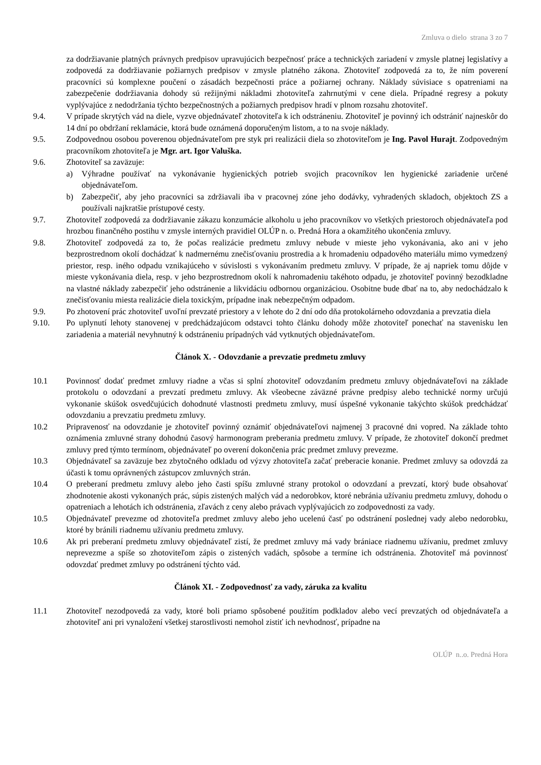Zmluva o dielo strana 3 zo 7
za dodržiavanie platných právnych predpisov upravujúcich bezpečnosť práce a technických zariadení v zmysle platnej legislatívy a zodpovedá za dodržiavanie požiarnych predpisov v zmysle platného zákona. Zhotoviteľ zodpovedá za to, že ním poverení pracovníci sú komplexne poučení o zásadách bezpečnosti práce a požiarnej ochrany. Náklady súvisiace s opatreniami na zabezpečenie dodržiavania dohody sú režijnými nákladmi zhotoviteľa zahrnutými v cene diela. Prípadné regresy a pokuty vyplývajúce z nedodržania týchto bezpečnostných a požiarnych predpisov hradí v plnom rozsahu zhotoviteľ.
9.4. V prípade skrytých vád na diele, vyzve objednávateľ zhotoviteľa k ich odstráneniu. Zhotoviteľ je povinný ich odstrániť najneskôr do 14 dní po obdržaní reklamácie, ktorá bude oznámená doporučeným listom, a to na svoje náklady.
9.5. Zodpovednou osobou poverenou objednávateľom pre styk pri realizácii diela so zhotoviteľom je Ing. Pavol Hurajt. Zodpovedným pracovníkom zhotoviteľa je Mgr. art. Igor Valuška.
9.6. Zhotoviteľ sa zaväzuje:
a) Výhradne používať na vykonávanie hygienických potrieb svojich pracovníkov len hygienické zariadenie určené objednávateľom.
b) Zabezpečiť, aby jeho pracovníci sa zdržiavali iba v pracovnej zóne jeho dodávky, vyhradených skladoch, objektoch ZS a používali najkratšie prístupové cesty.
9.7. Zhotoviteľ zodpovedá za dodržiavanie zákazu konzumácie alkoholu u jeho pracovníkov vo všetkých priestoroch objednávateľa pod hrozbou finančného postihu v zmysle interných pravidiel OLÚP n. o. Predná Hora a okamžitého ukončenia zmluvy.
9.8. Zhotoviteľ zodpovedá za to, že počas realizácie predmetu zmluvy nebude v mieste jeho vykonávania, ako ani v jeho bezprostrednom okolí dochádzať k nadmernému znečisťovaniu prostredia a k hromadeniu odpadového materiálu mimo vymedzený priestor, resp. iného odpadu vznikajúceho v súvislosti s vykonávaním predmetu zmluvy. V prípade, že aj napriek tomu dôjde v mieste vykonávania diela, resp. v jeho bezprostrednom okolí k nahromadeniu takéhoto odpadu, je zhotoviteľ povinný bezodkladne na vlastné náklady zabezpečiť jeho odstránenie a likvidáciu odbornou organizáciou. Osobitne bude dbať na to, aby nedochádzalo k znečisťovaniu miesta realizácie diela toxickým, prípadne inak nebezpečným odpadom.
9.9. Po zhotovení prác zhotoviteľ uvoľní prevzaté priestory a v lehote do 2 dní odo dňa protokolárneho odovzdania a prevzatia diela
9.10. Po uplynutí lehoty stanovenej v predchádzajúcom odstavci tohto článku dohody môže zhotoviteľ ponechať na stavenisku len zariadenia a materiál nevyhnutný k odstráneniu prípadných vád vytknutých objednávateľom.
Článok X. - Odovzdanie a prevzatie predmetu zmluvy
10.1 Povinnosť dodať predmet zmluvy riadne a včas si splní zhotoviteľ odovzdaním predmetu zmluvy objednávateľovi na základe protokolu o odovzdaní a prevzatí predmetu zmluvy. Ak všeobecne záväzné právne predpisy alebo technické normy určujú vykonanie skúšok osvedčujúcich dohodnuté vlastnosti predmetu zmluvy, musí úspešné vykonanie takýchto skúšok predchádzať odovzdaniu a prevzatiu predmetu zmluvy.
10.2 Pripravenosť na odovzdanie je zhotoviteľ povinný oznámiť objednávateľovi najmenej 3 pracovné dni vopred. Na základe tohto oznámenia zmluvné strany dohodnú časový harmonogram preberania predmetu zmluvy. V prípade, že zhotoviteľ dokončí predmet zmluvy pred týmto termínom, objednávateľ po overení dokončenia prác predmet zmluvy prevezme.
10.3 Objednávateľ sa zaväzuje bez zbytočného odkladu od výzvy zhotoviteľa začať preberacie konanie. Predmet zmluvy sa odovzdá za účasti k tomu oprávnených zástupcov zmluvných strán.
10.4 O preberaní predmetu zmluvy alebo jeho časti spíšu zmluvné strany protokol o odovzdaní a prevzatí, ktorý bude obsahovať zhodnotenie akosti vykonaných prác, súpis zistených malých vád a nedorobkov, ktoré nebránia užívaniu predmetu zmluvy, dohodu o opatreniach a lehotách ich odstránenia, zľavách z ceny alebo právach vyplývajúcich zo zodpovednosti za vady.
10.5 Objednávateľ prevezme od zhotoviteľa predmet zmluvy alebo jeho ucelenú časť po odstránení poslednej vady alebo nedorobku, ktoré by bránili riadnemu užívaniu predmetu zmluvy.
10.6 Ak pri preberaní predmetu zmluvy objednávateľ zistí, že predmet zmluvy má vady brániace riadnemu užívaniu, predmet zmluvy neprevezme a spíše so zhotoviteľom zápis o zistených vadách, spôsobe a termíne ich odstránenia. Zhotoviteľ má povinnosť odovzdať predmet zmluvy po odstránení týchto vád.
Článok XI. - Zodpovednosť za vady, záruka za kvalitu
11.1 Zhotoviteľ nezodpovedá za vady, ktoré boli priamo spôsobené použitím podkladov alebo vecí prevzatých od objednávateľa a zhotoviteľ ani pri vynaložení všetkej starostlivosti nemohol zistiť ich nevhodnosť, prípadne na
OLÚP n..o. Predná Hora